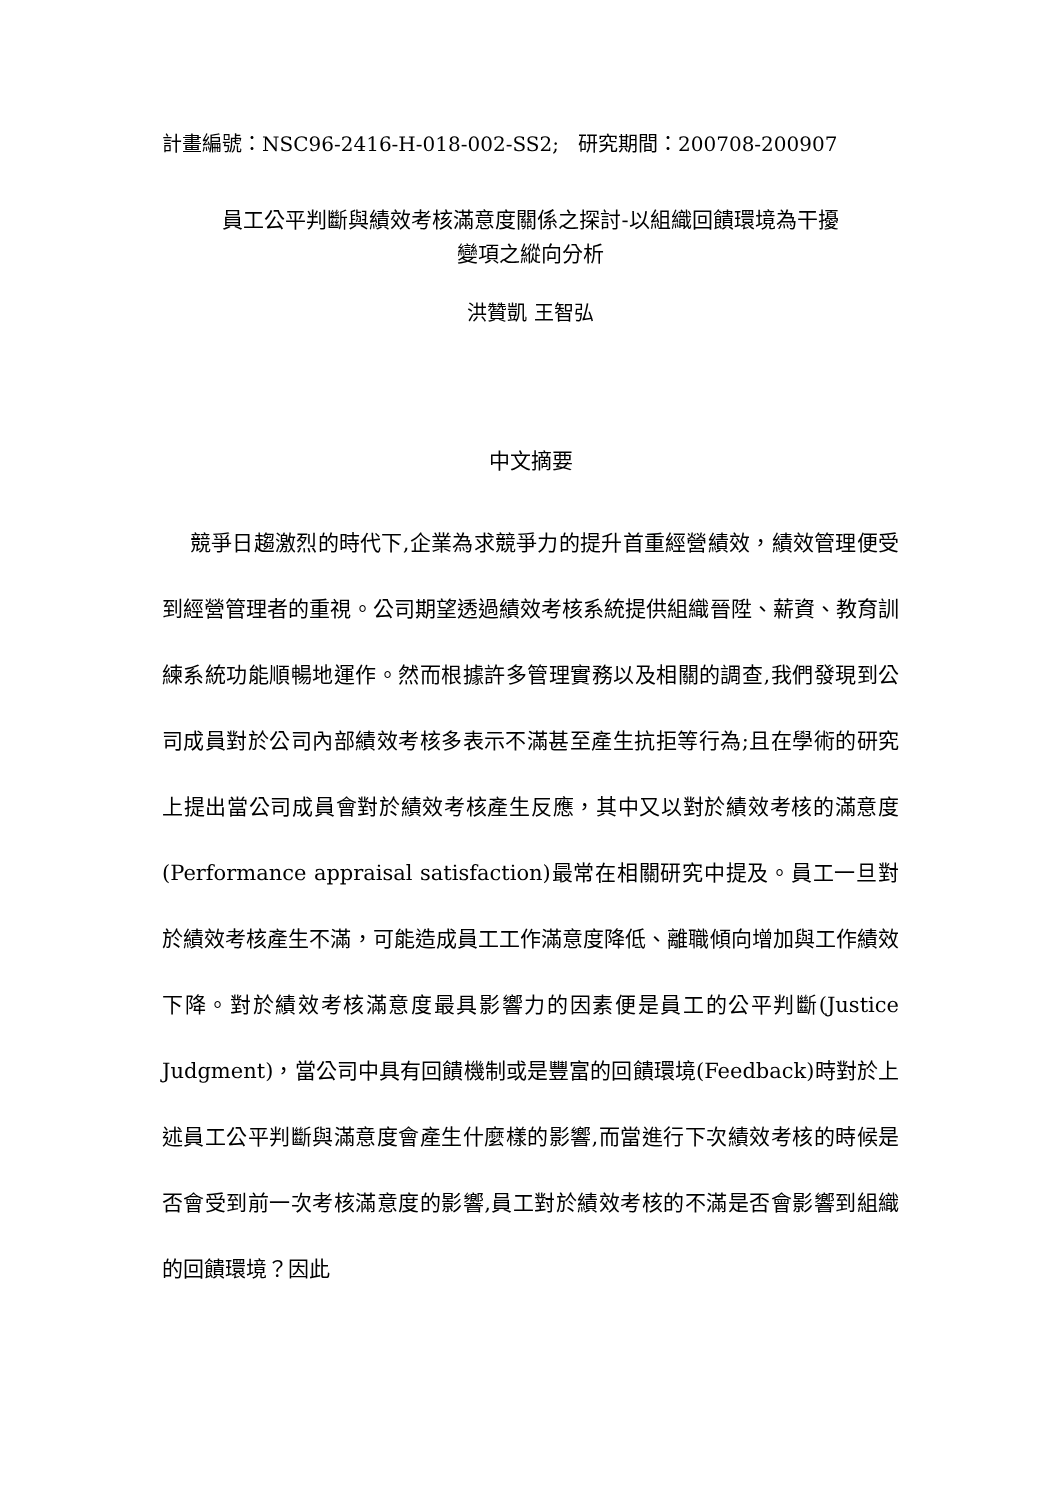計畫編號：NSC96-2416-H-018-002-SS2; 研究期間：200708-200907
員工公平判斷與績效考核滿意度關係之探討-以組織回饋環境為干擾
變項之縱向分析
洪贊凱 王智弘
中文摘要
競爭日趨激烈的時代下,企業為求競爭力的提升首重經營績效，績效管理便受到經營管理者的重視。公司期望透過績效考核系統提供組織晉陞、薪資、教育訓練系統功能順暢地運作。然而根據許多管理實務以及相關的調查,我們發現到公司成員對於公司內部績效考核多表示不滿甚至產生抗拒等行為;且在學術的研究上提出當公司成員會對於績效考核產生反應，其中又以對於績效考核的滿意度(Performance appraisal satisfaction)最常在相關研究中提及。員工一旦對於績效考核產生不滿，可能造成員工工作滿意度降低、離職傾向增加與工作績效下降。對於績效考核滿意度最具影響力的因素便是員工的公平判斷(Justice Judgment)，當公司中具有回饋機制或是豐富的回饋環境(Feedback)時對於上述員工公平判斷與滿意度會產生什麼樣的影響,而當進行下次績效考核的時候是否會受到前一次考核滿意度的影響,員工對於績效考核的不滿是否會影響到組織的回饋環境？因此